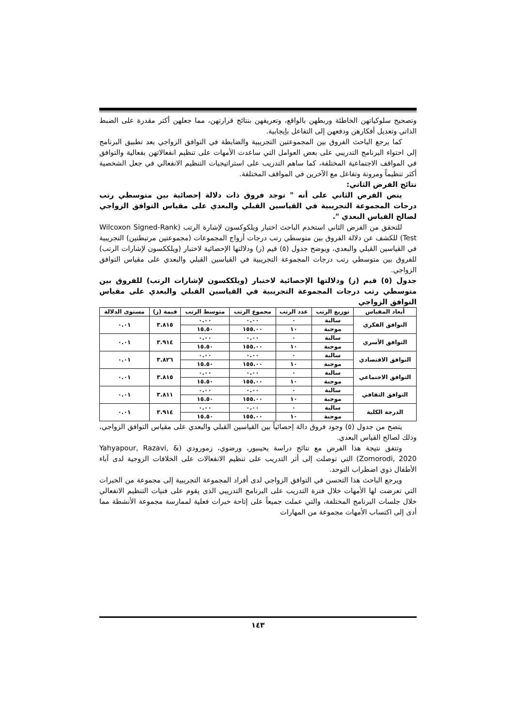وتصحيح سلوكياتهن الخاطئة وربطهن بالواقع، وتعريفهن بنتائج قرارتهن، مما جعلهن أكثر مقدرة على الضبط الذاتي وتعديل أفكارهن ودفعهن إلى التفاعل بإيجابية.
كما يرجع الباحث الفروق بين المجموعتين التجريبية والضابطة في التوافق الزواجي بعد تطبيق البرنامج إلى احتواء البرنامج التدريبي على بعض العوامل التي ساعدت الأمهات على تنظيم انفعالاتهن بفعالية والتوافق في المواقف الاجتماعية المختلفة، كما ساهم التدريب على استراتيجيات التنظيم الانفعالي في جعل الشخصية أكثر تنظيماً ومرونة وتفاعل مع الآخرين في المواقف المختلفة.
نتائج الفرض الثاني:
ينص الفرض الثاني على أنه " توجد فروق ذات دلالة إحصائية بين متوسطي رتب درجات المجموعة التجريبية في القياسين القبلي والبعدي على مقياس التوافق الزواجي لصالح القياس البعدي ".
للتحقق من الفرض الثاني استخدم الباحث اختبار ويلكوكسون لإشارة الرتب (Wilcoxon Signed-Rank Test) للكشف عن دلالة الفروق بين متوسطي رتب درجات أزواج المجموعات (مجموعتين مرتبطتين) التجريبية في القياسين القبلي والبعدي، ويوضح جدول (٥) قيم (ز) ودلالتها الإحصائية لاختبار (ويلككسون لإشارات الرتب) للفروق بين متوسطي رتب درجات المجموعة التجريبية في القياسين القبلي والبعدي على مقياس التوافق الزواجي.
جدول (٥) قيم (ز) ودلالتها الإحصائية لاختبار (ويلككسون لإشارات الرتب) للفروق بين متوسطي رتب درجات المجموعة التجريبية في القياسين القبلي والبعدي على مقياس التوافق الزواجي
| أبعاد المقياس | توزيع الرتب | عدد الرتب | مجموع الرتب | متوسط الرتب | قيمة (ز) | مستوى الدلالة |
| --- | --- | --- | --- | --- | --- | --- |
| التوافق الفكري | سالبة | ٠ | ٠.٠٠ | ٠.٠٠ | ٣.٨١٥ | ٠.٠١ |
| | موجبة | ١٠ | ١٥٥.٠٠ | ١٥.٥٠ | | |
| التوافق الأسري | سالبة | ٠ | ٠.٠٠ | ٠.٠٠ | ٣.٩١٤ | ٠.٠١ |
| | موجبة | ١٠ | ١٥٥.٠٠ | ١٥.٥٠ | | |
| التوافق الاقتصادي | سالبة | ٠ | ٠.٠٠ | ٠.٠٠ | ٣.٨٢٦ | ٠.٠١ |
| | موجبة | ١٠ | ١٥٥.٠٠ | ١٥.٥٠ | | |
| التوافق الاجتماعي | سالبة | ٠ | ٠.٠٠ | ٠.٠٠ | ٣.٨١٥ | ٠.٠١ |
| | موجبة | ١٠ | ١٥٥.٠٠ | ١٥.٥٠ | | |
| التوافق الثقافي | سالبة | ٠ | ٠.٠٠ | ٠.٠٠ | ٣.٨١١ | ٠.٠١ |
| | موجبة | ١٠ | ١٥٥.٠٠ | ١٥.٥٠ | | |
| الدرجة الكلية | سالبة | ٠ | ٠.٠٠ | ٠.٠٠ | ٣.٩١٤ | ٠.٠١ |
| | موجبة | ١٠ | ١٥٥.٠٠ | ١٥.٥٠ | | |
يتضح من جدول (٥) وجود فروق دالة إحصائياً بين القياسين القبلي والبعدي على مقياس التوافق الزواجي، وذلك لصالح القياس البعدي.
وتتفق نتيجة هذا الفرض مع نتائج دراسة يحيىبور، ورضوي، زمورودي (Yahyapour, Razavi, & Zomorodi, 2020) التي توصلت إلى أثر التدريب على تنظيم الانفعالات على الخلافات الزوجية لدى آباء الأطفال ذوي اضطراب التوحد.
ويرجع الباحث هذا التحسن في التوافق الزواجي لدى أفراد المجموعة التجريبية إلى مجموعة من الخبرات التي تعرضت لها الأمهات خلال فترة التدريب على البرنامج التدريبي الذى يقوم على فنيات التنظيم الانفعالي خلال جلسات البرنامج المختلفة، والتي عملت جميعاً على إتاحة خبرات فعلية لممارسة مجموعة الأنشطة مما أدى إلى اكتساب الأمهات مجموعة من المهارات
١٤٣